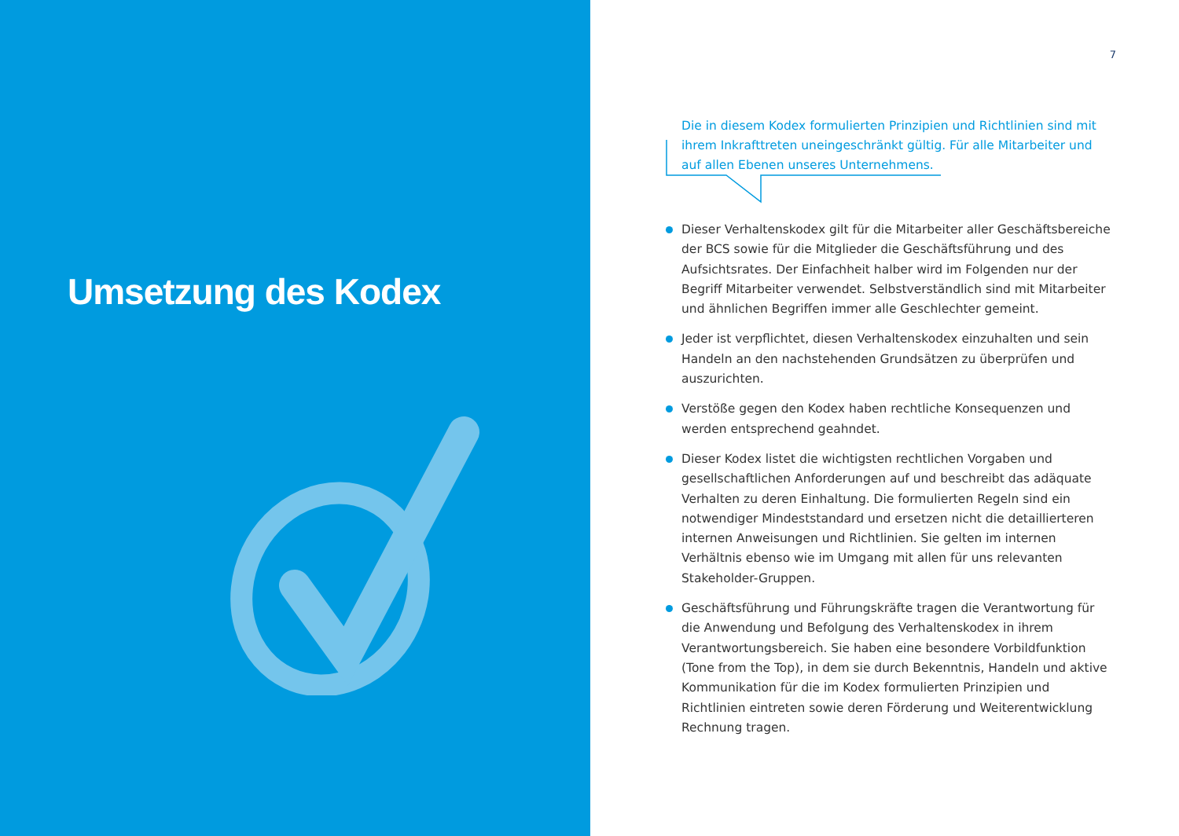Umsetzung des Kodex
7
Die in diesem Kodex formulierten Prinzipien und Richtlinien sind mit ihrem Inkrafttreten uneingeschränkt gültig. Für alle Mitarbeiter und auf allen Ebenen unseres Unternehmens.
Dieser Verhaltenskodex gilt für die Mitarbeiter aller Geschäftsbereiche der BCS sowie für die Mitglieder die Geschäftsführung und des Aufsichtsrates. Der Einfachheit halber wird im Folgenden nur der Begriff Mitarbeiter verwendet. Selbstverständlich sind mit Mitarbeiter und ähnlichen Begriffen immer alle Geschlechter gemeint.
Jeder ist verpflichtet, diesen Verhaltenskodex einzuhalten und sein Handeln an den nachstehenden Grundsätzen zu überprüfen und auszurichten.
Verstöße gegen den Kodex haben rechtliche Konsequenzen und werden entsprechend geahndet.
Dieser Kodex listet die wichtigsten rechtlichen Vorgaben und gesellschaftlichen Anforderungen auf und beschreibt das adäquate Verhalten zu deren Einhaltung. Die formulierten Regeln sind ein notwendiger Mindeststandard und ersetzen nicht die detaillierteren internen Anweisungen und Richtlinien. Sie gelten im internen Verhältnis ebenso wie im Umgang mit allen für uns relevanten Stakeholder-Gruppen.
Geschäftsführung und Führungskräfte tragen die Verantwortung für die Anwendung und Befolgung des Verhaltenskodex in ihrem Verantwortungsbereich. Sie haben eine besondere Vorbildfunktion (Tone from the Top), in dem sie durch Bekenntnis, Handeln und aktive Kommunikation für die im Kodex formulierten Prinzipien und Richtlinien eintreten sowie deren Förderung und Weiterentwicklung Rechnung tragen.